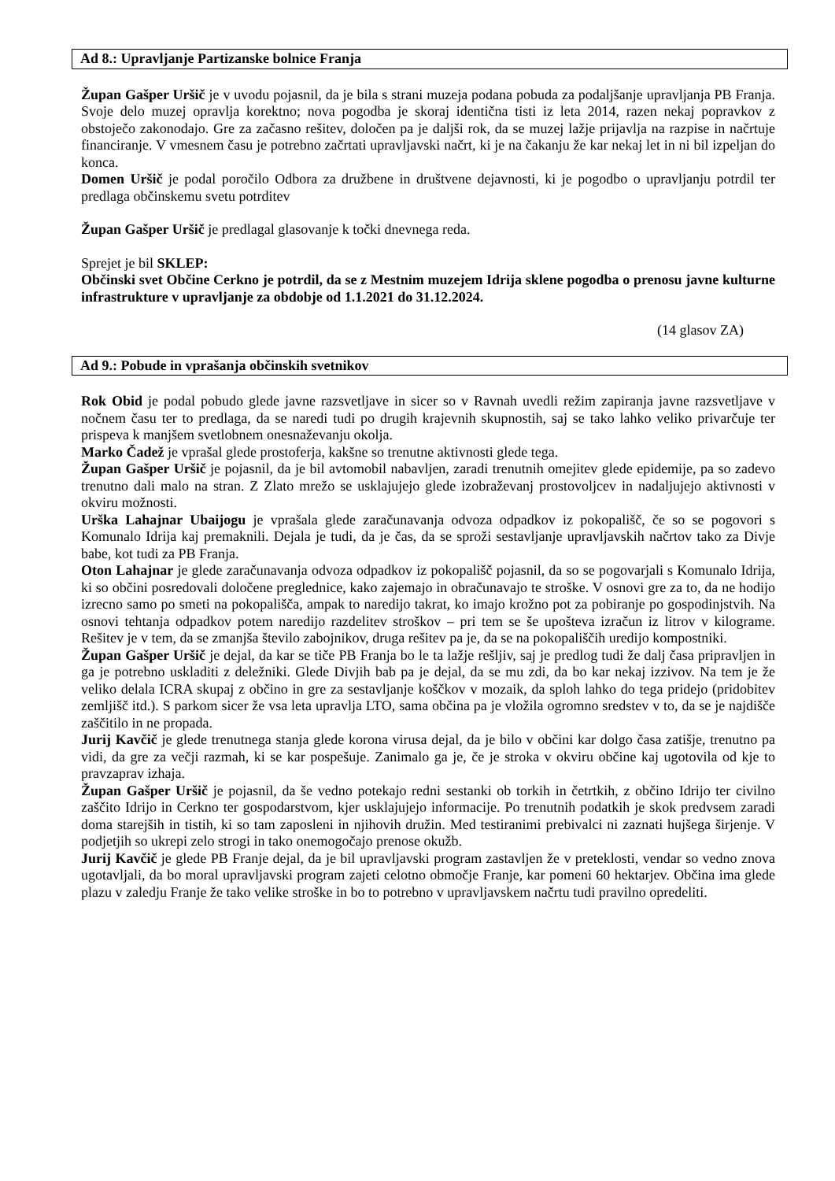Ad 8.: Upravljanje Partizanske bolnice Franja
Župan Gašper Uršič je v uvodu pojasnil, da je bila s strani muzeja podana pobuda za podaljšanje upravljanja PB Franja. Svoje delo muzej opravlja korektno; nova pogodba je skoraj identična tisti iz leta 2014, razen nekaj popravkov z obstoječo zakonodajo. Gre za začasno rešitev, določen pa je daljši rok, da se muzej lažje prijavlja na razpise in načrtuje financiranje. V vmesnem času je potrebno začrtati upravljavski načrt, ki je na čakanju že kar nekaj let in ni bil izpeljan do konca.
Domen Uršič je podal poročilo Odbora za družbene in društvene dejavnosti, ki je pogodbo o upravljanju potrdil ter predlaga občinskemu svetu potrditev
Župan Gašper Uršič je predlagal glasovanje k točki dnevnega reda.
Sprejet je bil SKLEP:
Občinski svet Občine Cerkno je potrdil, da se z Mestnim muzejem Idrija sklene pogodba o prenosu javne kulturne infrastrukture v upravljanje za obdobje od 1.1.2021 do 31.12.2024.
(14 glasov ZA)
Ad 9.: Pobude in vprašanja občinskih svetnikov
Rok Obid je podal pobudo glede javne razsvetljave in sicer so v Ravnah uvedli režim zapiranja javne razsvetljave v nočnem času ter to predlaga, da se naredi tudi po drugih krajevnih skupnostih, saj se tako lahko veliko privarčuje ter prispeva k manjšem svetlobnem onesnaževanju okolja.
Marko Čadež je vprašal glede prostoferja, kakšne so trenutne aktivnosti glede tega.
Župan Gašper Uršič je pojasnil, da je bil avtomobil nabavljen, zaradi trenutnih omejitev glede epidemije, pa so zadevo trenutno dali malo na stran. Z Zlato mrežo se usklajujejo glede izobraževanj prostovoljcev in nadaljujejo aktivnosti v okviru možnosti.
Urška Lahajnar Ubaijogu je vprašala glede zaračunavanja odvoza odpadkov iz pokopališč, če so se pogovori s Komunalo Idrija kaj premaknili. Dejala je tudi, da je čas, da se sproži sestavljanje upravljavskih načrtov tako za Divje babe, kot tudi za PB Franja.
Oton Lahajnar je glede zaračunavanja odvoza odpadkov iz pokopališč pojasnil, da so se pogovarjali s Komunalo Idrija, ki so občini posredovali določene preglednice, kako zajemajo in obračunavajo te stroške. V osnovi gre za to, da ne hodijo izrecno samo po smeti na pokopališča, ampak to naredijo takrat, ko imajo krožno pot za pobiranje po gospodinjstvih. Na osnovi tehtanja odpadkov potem naredijo razdelitev stroškov – pri tem se še upošteva izračun iz litrov v kilograme. Rešitev je v tem, da se zmanjša število zabojnikov, druga rešitev pa je, da se na pokopališčih uredijo kompostniki.
Župan Gašper Uršič je dejal, da kar se tiče PB Franja bo le ta lažje rešljiv, saj je predlog tudi že dalj časa pripravljen in ga je potrebno uskladiti z deležniki. Glede Divjih bab pa je dejal, da se mu zdi, da bo kar nekaj izzivov. Na tem je že veliko delala ICRA skupaj z občino in gre za sestavljanje koščkov v mozaik, da sploh lahko do tega pridejo (pridobitev zemljišč itd.). S parkom sicer že vsa leta upravlja LTO, sama občina pa je vložila ogromno sredstev v to, da se je najdišče zaščitilo in ne propada.
Jurij Kavčič je glede trenutnega stanja glede korona virusa dejal, da je bilo v občini kar dolgo časa zatišje, trenutno pa vidi, da gre za večji razmah, ki se kar pospešuje. Zanimalo ga je, če je stroka v okviru občine kaj ugotovila od kje to pravzaprav izhaja.
Župan Gašper Uršič je pojasnil, da še vedno potekajo redni sestanki ob torkih in četrtkih, z občino Idrijo ter civilno zaščito Idrijo in Cerkno ter gospodarstvom, kjer usklajujejo informacije. Po trenutnih podatkih je skok predvsem zaradi doma starejših in tistih, ki so tam zaposleni in njihovih družin. Med testiranimi prebivalci ni zaznati hujšega širjenje. V podjetjih so ukrepi zelo strogi in tako onemogočajo prenose okužb.
Jurij Kavčič je glede PB Franje dejal, da je bil upravljavski program zastavljen že v preteklosti, vendar so vedno znova ugotavljali, da bo moral upravljavski program zajeti celotno območje Franje, kar pomeni 60 hektarjev. Občina ima glede plazu v zaledju Franje že tako velike stroške in bo to potrebno v upravljavskem načrtu tudi pravilno opredeliti.